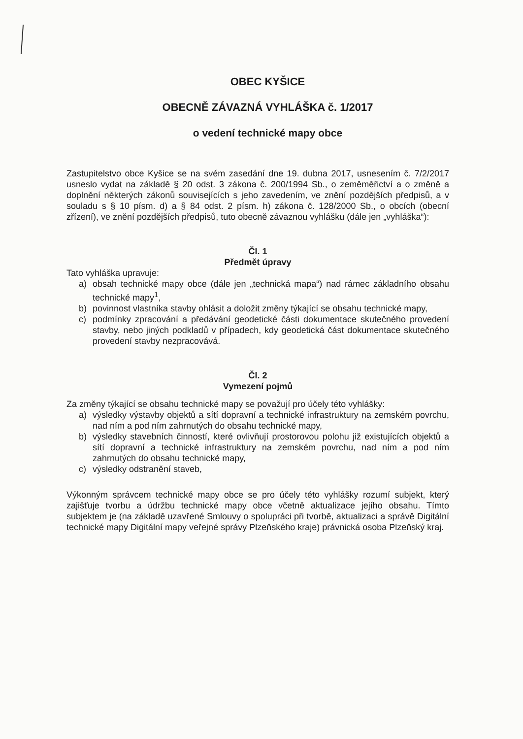OBEC KYŠICE
OBECNĚ ZÁVAZNÁ VYHLÁŠKA č. 1/2017
o vedení technické mapy obce
Zastupitelstvo obce Kyšice se na svém zasedání dne 19. dubna 2017, usnesením č. 7/2/2017 usneslo vydat na základě § 20 odst. 3 zákona č. 200/1994 Sb., o zeměměřictví a o změně a doplnění některých zákonů souvisejících s jeho zavedením, ve znění pozdějších předpisů, a v souladu s § 10 písm. d) a § 84 odst. 2 písm. h) zákona č. 128/2000 Sb., o obcích (obecní zřízení), ve znění pozdějších předpisů, tuto obecně závaznou vyhlášku (dále jen „vyhláška“):
Čl. 1
Předmět úpravy
Tato vyhláška upravuje:
a) obsah technické mapy obce (dále jen „technická mapa“) nad rámec základního obsahu technické mapy<sup>1</sup>,
b) povinnost vlastníka stavby ohlásit a doložit změny týkající se obsahu technické mapy,
c) podmínky zpracování a předávání geodetické části dokumentace skutečného provedení stavby, nebo jiných podkladů v případech, kdy geodetická část dokumentace skutečného provedení stavby nezpracovává.
Čl. 2
Vymezení pojmů
Za změny týkající se obsahu technické mapy se považují pro účely této vyhlášky:
a) výsledky výstavby objektů a sítí dopravní a technické infrastruktury na zemském povrchu, nad ním a pod ním zahrnutých do obsahu technické mapy,
b) výsledky stavebních činností, které ovlivňují prostorovou polohu již existujících objektů a sítí dopravní a technické infrastruktury na zemském povrchu, nad ním a pod ním zahrnutých do obsahu technické mapy,
c) výsledky odstranění staveb,
Výkonným správcem technické mapy obce se pro účely této vyhlášky rozumí subjekt, který zajišťuje tvorbu a údržbu technické mapy obce včetně aktualizace jejího obsahu. Tímto subjektem je (na základě uzavřené Smlouvy o spolupráci při tvorbě, aktualizaci a správě Digitální technické mapy Digitální mapy veřejné správy Plzeňského kraje) právnická osoba Plzeňský kraj.